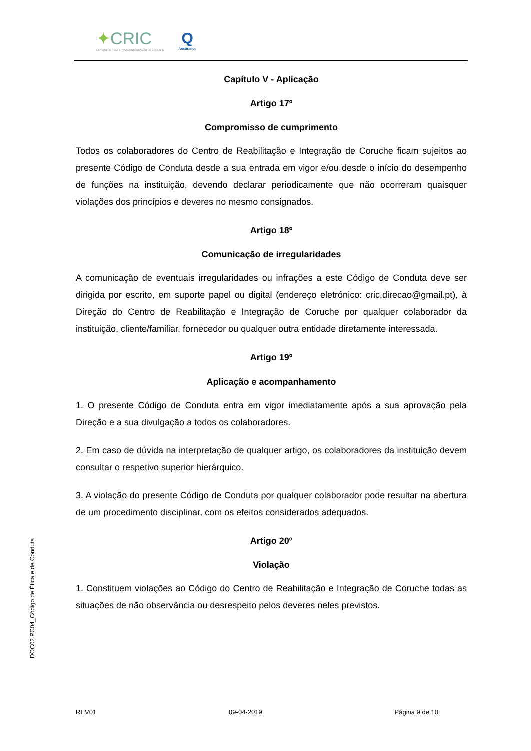✦CRIC
CENTRO DE REABILITAÇÃO INTEGRAÇÃO DE CORUCHE
Q
Assurance
Capítulo V - Aplicação
Artigo 17º
Compromisso de cumprimento
Todos os colaboradores do Centro de Reabilitação e Integração de Coruche ficam sujeitos ao presente Código de Conduta desde a sua entrada em vigor e/ou desde o início do desempenho de funções na instituição, devendo declarar periodicamente que não ocorreram quaisquer violações dos princípios e deveres no mesmo consignados.
Artigo 18º
Comunicação de irregularidades
A comunicação de eventuais irregularidades ou infrações a este Código de Conduta deve ser dirigida por escrito, em suporte papel ou digital (endereço eletrónico: cric.direcao@gmail.pt), à Direção do Centro de Reabilitação e Integração de Coruche por qualquer colaborador da instituição, cliente/familiar, fornecedor ou qualquer outra entidade diretamente interessada.
Artigo 19º
Aplicação e acompanhamento
1. O presente Código de Conduta entra em vigor imediatamente após a sua aprovação pela Direção e a sua divulgação a todos os colaboradores.
2. Em caso de dúvida na interpretação de qualquer artigo, os colaboradores da instituição devem consultar o respetivo superior hierárquico.
3. A violação do presente Código de Conduta por qualquer colaborador pode resultar na abertura de um procedimento disciplinar, com os efeitos considerados adequados.
Artigo 20º
Violação
1. Constituem violações ao Código do Centro de Reabilitação e Integração de Coruche todas as situações de não observância ou desrespeito pelos deveres neles previstos.
DOC02.PC04_Código de Ética e de Conduta
REV01 09-04-2019 Página 9 de 10